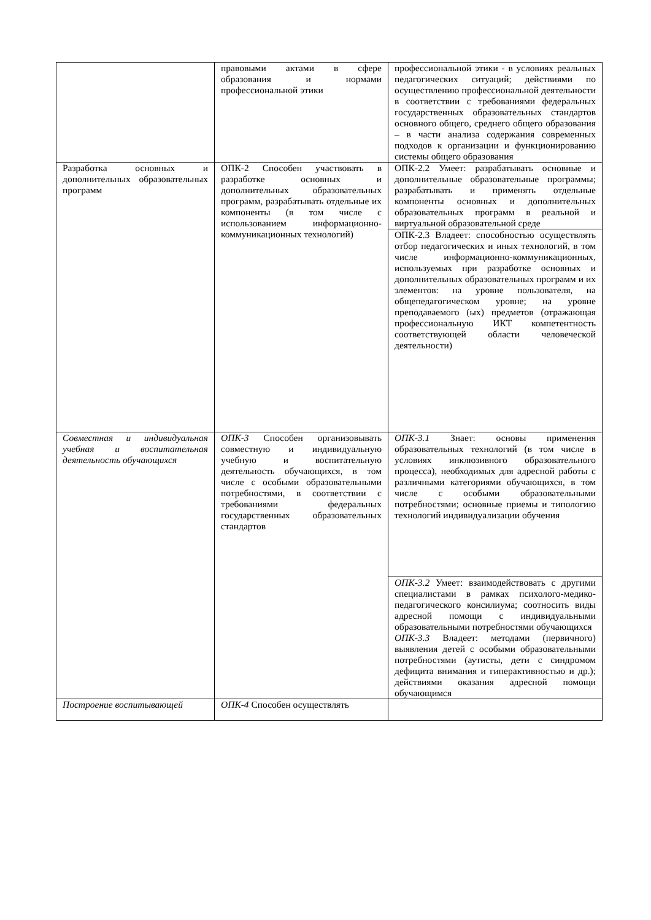| | правовыми актами в сфере образования и нормами профессиональной этики | профессиональной этики - в условиях реальных педагогических ситуаций; действиями по осуществлению профессиональной деятельности в соответствии с требованиями федеральных государственных образовательных стандартов основного общего, среднего общего образования – в части анализа содержания современных подходов к организации и функционированию системы общего образования |
| Разработка основных и дополнительных образовательных программ | ОПК-2 Способен участвовать в разработке основных и дополнительных образовательных программ, разрабатывать отдельные их компоненты (в том числе с использованием информационно-коммуникационных технологий) | ОПК-2.2 Умеет: разрабатывать основные и дополнительные образовательные программы; разрабатывать и применять отдельные компоненты основных и дополнительных образовательных программ в реальной и виртуальной образовательной среде |
| | | ОПК-2.3 Владеет: способностью осуществлять отбор педагогических и иных технологий, в том числе информационно-коммуникационных, используемых при разработке основных и дополнительных образовательных программ и их элементов: на уровне пользователя, на общепедагогическом уровне; на уровне преподаваемого (ых) предметов (отражающая профессиональную ИКТ компетентность соответствующей области человеческой деятельности) |
| Совместная и индивидуальная учебная и воспитательная деятельность обучающихся | ОПК-3 Способен организовывать совместную и индивидуальную учебную и воспитательную деятельность обучающихся, в том числе с особыми образовательными потребностями, в соответствии с требованиями федеральных государственных образовательных стандартов | ОПК-3.1 Знает: основы применения образовательных технологий (в том числе в условиях инклюзивного образовательного процесса), необходимых для адресной работы с различными категориями обучающихся, в том числе с особыми образовательными потребностями; основные приемы и типологию технологий индивидуализации обучения |
| | | ОПК-3.2 Умеет: взаимодействовать с другими специалистами в рамках психолого-медико-педагогического консилиума; соотносить виды адресной помощи с индивидуальными образовательными потребностями обучающихся ОПК-3.3 Владеет: методами (первичного) выявления детей с особыми образовательными потребностями (аутисты, дети с синдромом дефицита внимания и гиперактивностью и др.); действиями оказания адресной помощи обучающимся |
| Построение воспитывающей | ОПК-4 Способен осуществлять | |